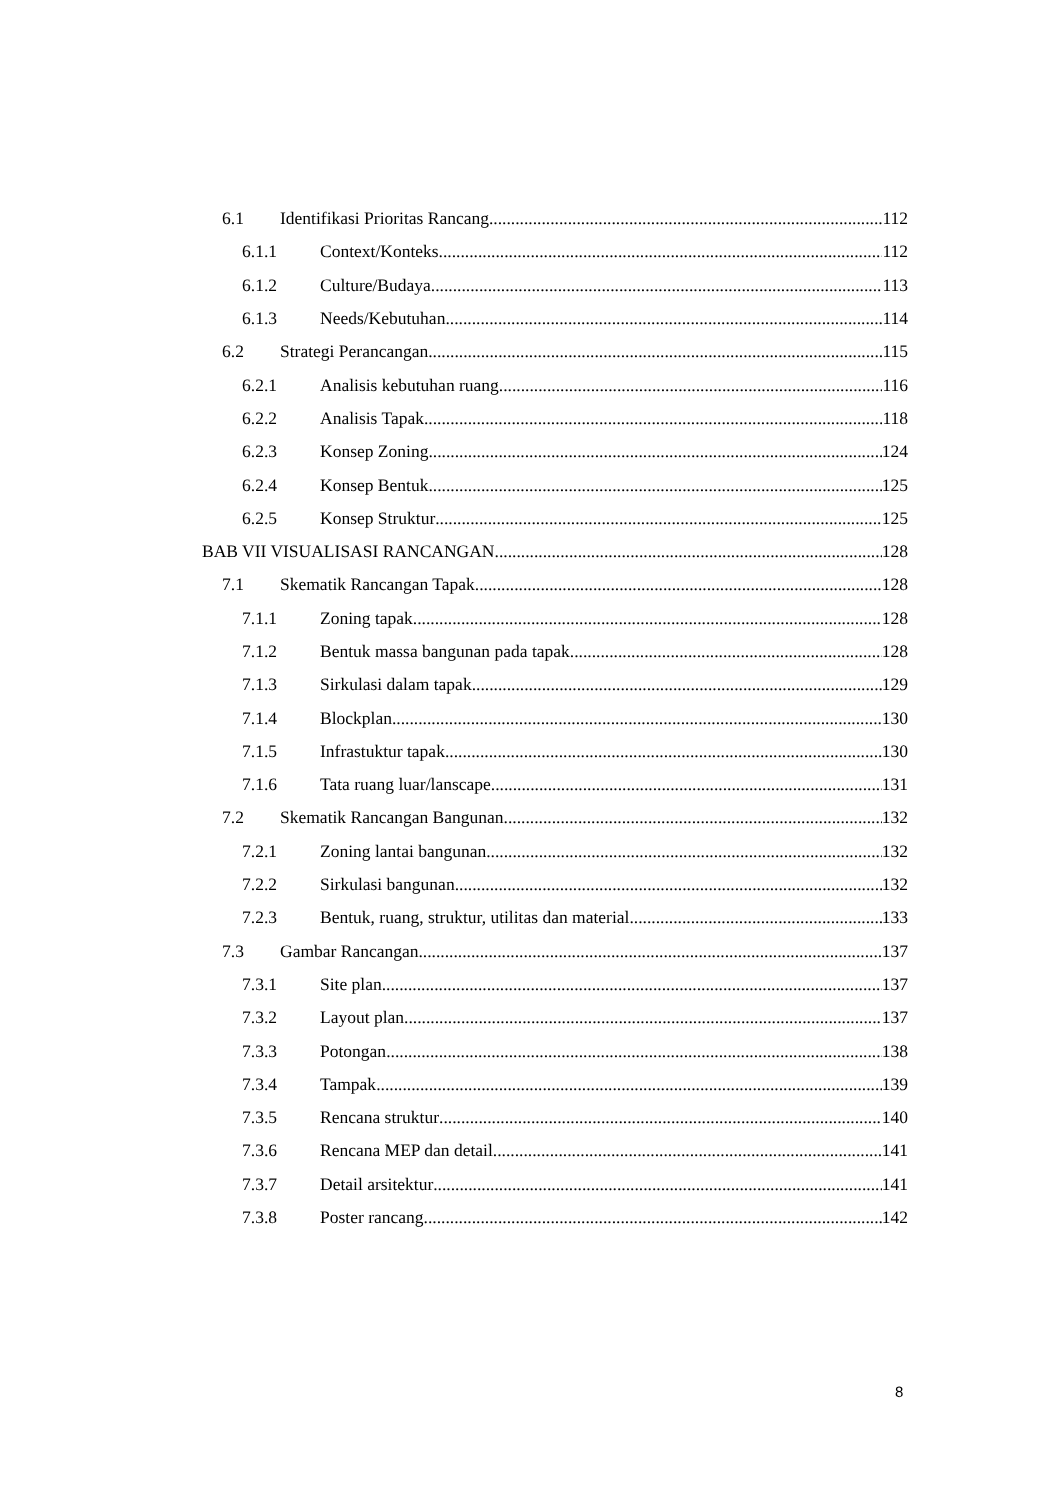6.1 Identifikasi Prioritas Rancang 112
6.1.1 Context/Konteks 112
6.1.2 Culture/Budaya 113
6.1.3 Needs/Kebutuhan 114
6.2 Strategi Perancangan 115
6.2.1 Analisis kebutuhan ruang 116
6.2.2 Analisis Tapak 118
6.2.3 Konsep Zoning 124
6.2.4 Konsep Bentuk 125
6.2.5 Konsep Struktur 125
BAB VII VISUALISASI RANCANGAN 128
7.1 Skematik Rancangan Tapak 128
7.1.1 Zoning tapak 128
7.1.2 Bentuk massa bangunan pada tapak 128
7.1.3 Sirkulasi dalam tapak 129
7.1.4 Blockplan 130
7.1.5 Infrastuktur tapak 130
7.1.6 Tata ruang luar/lanscape 131
7.2 Skematik Rancangan Bangunan 132
7.2.1 Zoning lantai bangunan 132
7.2.2 Sirkulasi bangunan 132
7.2.3 Bentuk, ruang, struktur, utilitas dan material 133
7.3 Gambar Rancangan 137
7.3.1 Site plan 137
7.3.2 Layout plan 137
7.3.3 Potongan 138
7.3.4 Tampak 139
7.3.5 Rencana struktur 140
7.3.6 Rencana MEP dan detail 141
7.3.7 Detail arsitektur 141
7.3.8 Poster rancang 142
8